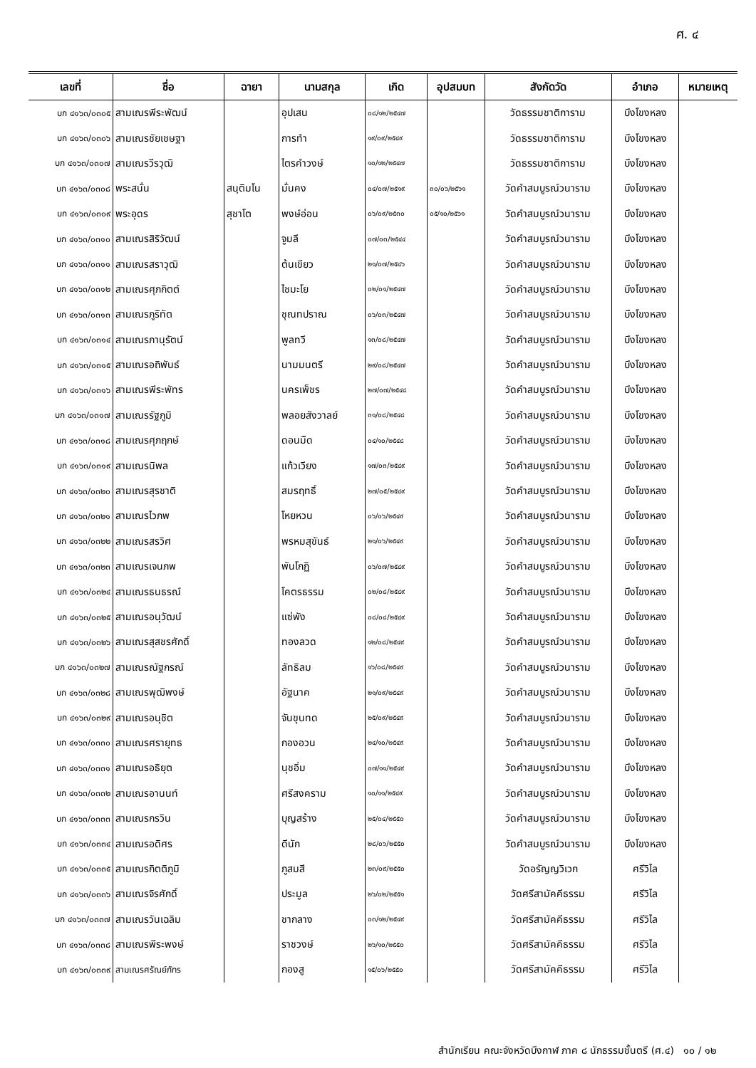ศ. ๔
| เลขที่ | ชื่อ | ฉายา | นามสกุล | เกิด | อุปสมบท | สังกัดวัด | อำเภอ | หมายเหตุ |
| --- | --- | --- | --- | --- | --- | --- | --- | --- |
| บก ๔๑๖๓/๐๓๐๕ | สามเณรพีระพัฒน์ | | อุปเสน | ๐๘/๑๒/๒๕๔๗ | | วัดธรรมชาติการาม | บึงโขงหลง | |
| บก ๔๑๖๓/๐๓๐๖ | สามเณรชัยเชษฐา | | การทำ | ๑๙/๐๙/๒๕๔๙ | | วัดธรรมชาติการาม | บึงโขงหลง | |
| บก ๔๑๖๓/๐๓๐๗ | สามเณรวีรวุฒิ | | ไตรคำวงษ์ | ๑๐/๑๒/๒๕๔๗ | | วัดธรรมชาติการาม | บึงโขงหลง | |
| บก ๔๑๖๓/๐๓๐๘ | พระสนั่น | สนฺติมโน | มั่นคง | ๐๔/๐๗/๒๕๑๙ | ๓๐/๐๖/๒๕๖๑ | วัดคำสมบูรณ์วนาราม | บึงโขงหลง | |
| บก ๔๑๖๓/๐๓๐๙ | พระอุดร | สุชาโต | พงษ์อ่อน | ๐๖/๐๙/๒๕๓๐ | ๐๕/๑๐/๒๕๖๑ | วัดคำสมบูรณ์วนาราม | บึงโขงหลง | |
| บก ๔๑๖๓/๐๓๑๐ | สามเณรสิริวัฒน์ | | จูมลี | ๐๗/๐๓/๒๕๔๔ | | วัดคำสมบูรณ์วนาราม | บึงโขงหลง | |
| บก ๔๑๖๓/๐๓๑๑ | สามเณรสราวุฒิ | | ต้นเขียว | ๒๑/๐๗/๒๕๔๖ | | วัดคำสมบูรณ์วนาราม | บึงโขงหลง | |
| บก ๔๑๖๓/๐๓๑๒ | สามเณรศุภกิตต์ | | ไชมะโย | ๐๒/๐๑/๒๕๔๗ | | วัดคำสมบูรณ์วนาราม | บึงโขงหลง | |
| บก ๔๑๖๓/๐๓๑๓ | สามเณรภูริทัต | | ชุณทปราณ | ๐๖/๐๓/๒๕๔๗ | | วัดคำสมบูรณ์วนาราม | บึงโขงหลง | |
| บก ๔๑๖๓/๐๓๑๔ | สามเณรภานุรัตน์ | | พูลทวี | ๑๓/๐๘/๒๕๔๗ | | วัดคำสมบูรณ์วนาราม | บึงโขงหลง | |
| บก ๔๑๖๓/๐๓๑๕ | สามเณรอถิพันธ์ | | นามมนตรี | ๒๙/๐๘/๒๕๔๗ | | วัดคำสมบูรณ์วนาราม | บึงโขงหลง | |
| บก ๔๑๖๓/๐๓๑๖ | สามเณรพีระพัทร | | นครเพ็ชร | ๒๗/๐๗/๒๕๔๘ | | วัดคำสมบูรณ์วนาราม | บึงโขงหลง | |
| บก ๔๑๖๓/๐๓๑๗ | สามเณรรัฐภูมิ | | พลอยสังวาลย์ | ๓๑/๐๘/๒๕๔๘ | | วัดคำสมบูรณ์วนาราม | บึงโขงหลง | |
| บก ๔๑๖๓/๐๓๑๘ | สามเณรศุภฤกษ์ | | ดอนมืด | ๐๔/๑๐/๒๕๔๘ | | วัดคำสมบูรณ์วนาราม | บึงโขงหลง | |
| บก ๔๑๖๓/๐๓๑๙ | สามเณรนิพล | | แก้วเวียง | ๑๗/๐๓/๒๕๔๙ | | วัดคำสมบูรณ์วนาราม | บึงโขงหลง | |
| บก ๔๑๖๓/๐๓๒๐ | สามเณรสุรชาติ | | สมรฤทธิ์ | ๒๗/๐๕/๒๕๔๙ | | วัดคำสมบูรณ์วนาราม | บึงโขงหลง | |
| บก ๔๑๖๓/๐๓๒๑ | สามเณรไวภพ | | โหยหวน | ๐๖/๐๖/๒๕๔๙ | | วัดคำสมบูรณ์วนาราม | บึงโขงหลง | |
| บก ๔๑๖๓/๐๓๒๒ | สามเณรสรวิศ | | พรหมสุขันธ์ | ๒๑/๐๖/๒๕๔๙ | | วัดคำสมบูรณ์วนาราม | บึงโขงหลง | |
| บก ๔๑๖๓/๐๓๒๓ | สามเณรเจนภพ | | พันโกฏิ | ๐๖/๐๗/๒๕๔๙ | | วัดคำสมบูรณ์วนาราม | บึงโขงหลง | |
| บก ๔๑๖๓/๐๓๒๔ | สามเณรธนธรณ์ | | โคตรธรรม | ๐๒/๐๘/๒๕๔๙ | | วัดคำสมบูรณ์วนาราม | บึงโขงหลง | |
| บก ๔๑๖๓/๐๓๒๕ | สามเณรอนุวัฒน์ | | แซ่พัง | ๐๘/๐๘/๒๕๔๙ | | วัดคำสมบูรณ์วนาราม | บึงโขงหลง | |
| บก ๔๑๖๓/๐๓๒๖ | สามเณรสุสชรศักดิ์ | | ทองลวด | ๑๒/๐๘/๒๕๔๙ | | วัดคำสมบูรณ์วนาราม | บึงโขงหลง | |
| บก ๔๑๖๓/๐๓๒๗ | สามเณรณัฐกรณ์ | | ลัทธิลม | ๑๖/๐๘/๒๕๔๙ | | วัดคำสมบูรณ์วนาราม | บึงโขงหลง | |
| บก ๔๑๖๓/๐๓๒๘ | สามเณรพุฒิพงษ์ | | อัฐนาค | ๒๑/๐๙/๒๕๔๙ | | วัดคำสมบูรณ์วนาราม | บึงโขงหลง | |
| บก ๔๑๖๓/๐๓๒๙ | สามเณรอนุชิต | | จันขุนทด | ๒๕/๐๙/๒๕๔๙ | | วัดคำสมบูรณ์วนาราม | บึงโขงหลง | |
| บก ๔๑๖๓/๐๓๓๐ | สามเณรศรายุทธ | | กองอวน | ๒๔/๑๐/๒๕๔๙ | | วัดคำสมบูรณ์วนาราม | บึงโขงหลง | |
| บก ๔๑๖๓/๐๓๓๑ | สามเณรอธิยุต | | นุชอิ่ม | ๐๗/๑๑/๒๕๔๙ | | วัดคำสมบูรณ์วนาราม | บึงโขงหลง | |
| บก ๔๑๖๓/๐๓๓๒ | สามเณรอานนท์ | | ศรีสงคราม | ๑๐/๑๑/๒๕๔๙ | | วัดคำสมบูรณ์วนาราม | บึงโขงหลง | |
| บก ๔๑๖๓/๐๓๓๓ | สามเณรกรวิน | | บุญสร้าง | ๒๕/๐๔/๒๕๕๐ | | วัดคำสมบูรณ์วนาราม | บึงโขงหลง | |
| บก ๔๑๖๓/๐๓๓๔ | สามเณรอดิศร | | ดีนัก | ๒๘/๐๖/๒๕๕๐ | | วัดคำสมบูรณ์วนาราม | บึงโขงหลง | |
| บก ๔๑๖๓/๐๓๓๕ | สามเณรกิตติภูมิ | | ภูสมสี | ๒๓/๐๙/๒๕๕๐ | | วัดอรัญญวิเวก | ศรีวิไล | |
| บก ๔๑๖๓/๐๓๓๖ | สามเณรจิรศักดิ์ | | ประมูล | ๒๖/๐๒/๒๕๕๑ | | วัดศรีสามัคคีธรรม | ศรีวิไล | |
| บก ๔๑๖๓/๐๓๓๗ | สามเณรวันเฉลิม | | ชากลาง | ๐๓/๑๒/๒๕๔๙ | | วัดศรีสามัคคีธรรม | ศรีวิไล | |
| บก ๔๑๖๓/๐๓๓๘ | สามเณรพีระพงษ์ | | ราชวงษ์ | ๒๖/๑๐/๒๕๕๐ | | วัดศรีสามัคคีธรรม | ศรีวิไล | |
| บก ๔๑๖๓/๐๓๓๙ | สามเณรศรัณย์ภัทร | | กองสู | ๑๕/๐๖/๒๕๕๐ | | วัดศรีสามัคคีธรรม | ศรีวิไล | |
สำนักเรียน คณะจังหวัดบึงกาฬ ภาค ๘ นักธรรมชั้นตรี (ศ.๔) ๑๐ / ๑๒